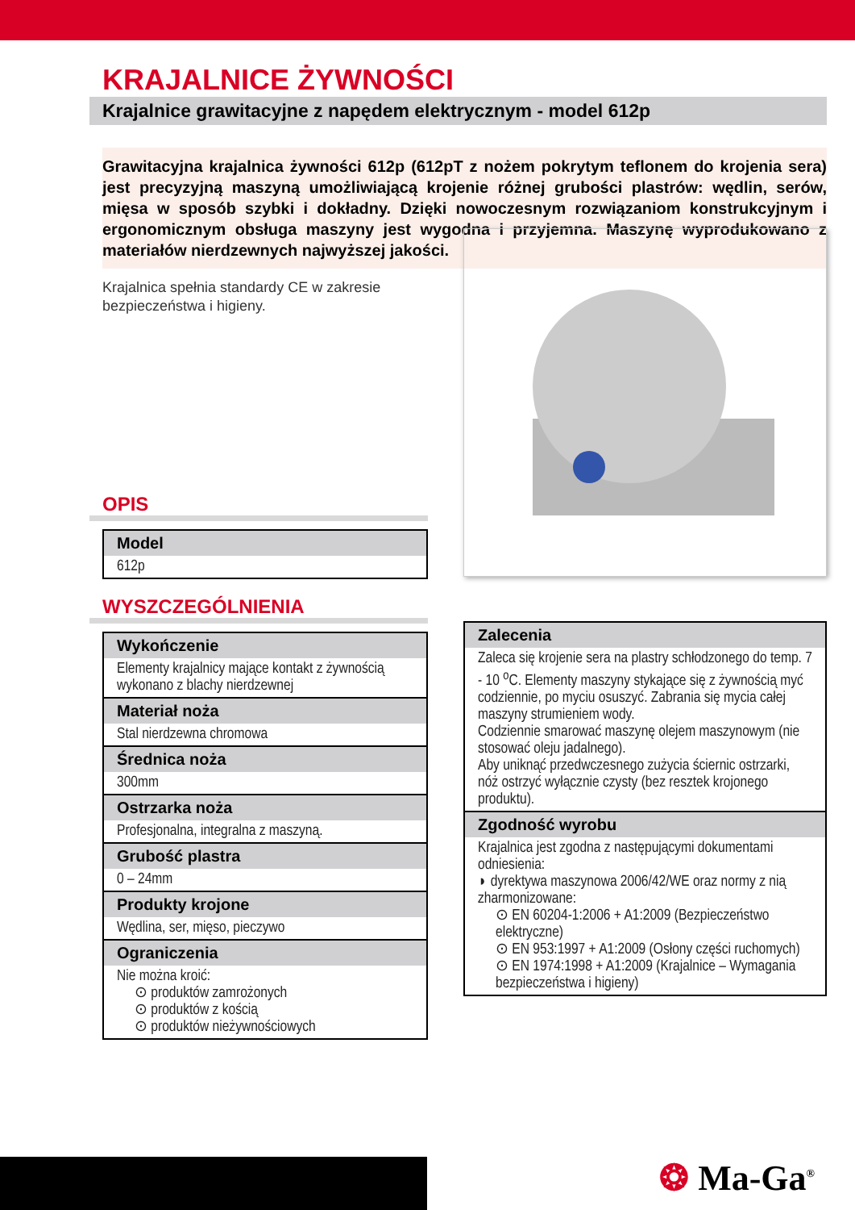KRAJALNICE ŻYWNOŚCI
Krajalnice grawitacyjne z napędem elektrycznym - model 612p
Grawitacyjna krajalnica żywności 612p (612pT z nożem pokrytym teflonem do krojenia sera) jest precyzyjną maszyną umożliwiającą krojenie różnej grubości plastrów: wędlin, serów, mięsa w sposób szybki i dokładny. Dzięki nowoczesnym rozwiązaniom konstrukcyjnym i ergonomicznym obsługa maszyny jest wygodna i przyjemna. Maszynę wyprodukowano z materiałów nierdzewnych najwyższej jakości.
Krajalnica spełnia standardy CE w zakresie bezpieczeństwa i higieny.
OPIS
| Model |
| --- |
| 612p |
WYSZCZEGÓLNIENIA
| Wykończenie |
| --- |
| Elementy krajalnicy mające kontakt z żywnością wykonano z blachy nierdzewnej |
| Materiał noża |
| Stal nierdzewna chromowa |
| Średnica noża |
| 300mm |
| Ostrzarka noża |
| Profesjonalna, integralna z maszyną. |
| Grubość plastra |
| 0 – 24mm |
| Produkty krojone |
| Wędlina, ser, mięso, pieczywo |
| Ograniczenia |
| Nie można kroić: ⊙ produktów zamrożonych ⊙ produktów z kością ⊙ produktów nieżywnościowych |
| Zalecenia |
| --- |
| Zaleca się krojenie sera na plastry schłodzonego do temp. 7 - 10 <sup>o</sup>C. Elementy maszyny stykające się z żywnością myć codziennie, po myciu osuszyć. Zabrania się mycia całej maszyny strumieniem wody. Codziennie smarować maszynę olejem maszynowym (nie stosować oleju jadalnego). Aby uniknąć przedwczesnego zużycia ściernic ostrzarki, nóż ostrzyć wyłącznie czysty (bez resztek krojonego produktu). |
| Zgodność wyrobu |
| Krajalnica jest zgodna z następującymi dokumentami odniesienia: ◗ dyrektywa maszynowa 2006/42/WE oraz normy z nią zharmonizowane: ⊙ EN 60204-1:2006 + A1:2009 (Bezpieczeństwo elektryczne) ⊙ EN 953:1997 + A1:2009 (Osłony części ruchomych) ⊙ EN 1974:1998 + A1:2009 (Krajalnice – Wymagania bezpieczeństwa i higieny) |
❂ Ma-Ga<sup>®</sup>